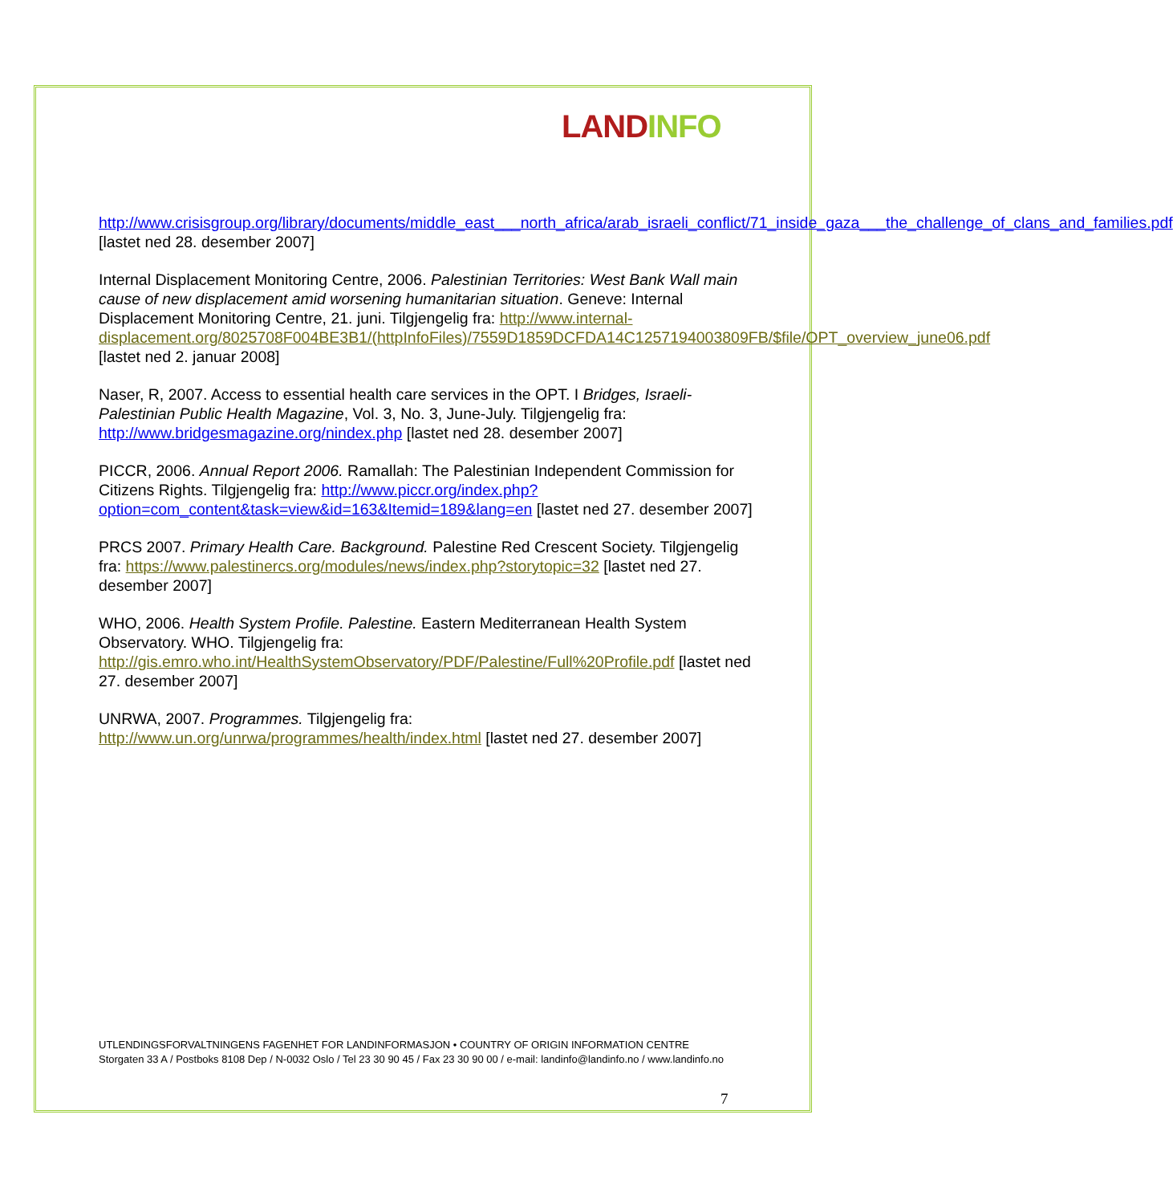LAND INFO
http://www.crisisgroup.org/library/documents/middle_east___north_africa/arab_israeli_conflict/71_inside_gaza___the_challenge_of_clans_and_families.pdf [lastet ned 28. desember 2007]
Internal Displacement Monitoring Centre, 2006. Palestinian Territories: West Bank Wall main cause of new displacement amid worsening humanitarian situation. Geneve: Internal Displacement Monitoring Centre, 21. juni. Tilgjengelig fra: http://www.internal-displacement.org/8025708F004BE3B1/(httpInfoFiles)/7559D1859DCFDA14C1257194003809FB/$file/OPT_overview_june06.pdf [lastet ned 2. januar 2008]
Naser, R, 2007. Access to essential health care services in the OPT. I Bridges, Israeli-Palestinian Public Health Magazine, Vol. 3, No. 3, June-July. Tilgjengelig fra: http://www.bridgesmagazine.org/nindex.php [lastet ned 28. desember 2007]
PICCR, 2006. Annual Report 2006. Ramallah: The Palestinian Independent Commission for Citizens Rights. Tilgjengelig fra: http://www.piccr.org/index.php?option=com_content&task=view&id=163&Itemid=189&lang=en [lastet ned 27. desember 2007]
PRCS 2007. Primary Health Care. Background. Palestine Red Crescent Society. Tilgjengelig fra: https://www.palestinercs.org/modules/news/index.php?storytopic=32 [lastet ned 27. desember 2007]
WHO, 2006. Health System Profile. Palestine. Eastern Mediterranean Health System Observatory. WHO. Tilgjengelig fra: http://gis.emro.who.int/HealthSystemObservatory/PDF/Palestine/Full%20Profile.pdf [lastet ned 27. desember 2007]
UNRWA, 2007. Programmes. Tilgjengelig fra: http://www.un.org/unrwa/programmes/health/index.html [lastet ned 27. desember 2007]
UTLENDINGSFORVALTNINGENS FAGENHET FOR LANDINFORMASJON • COUNTRY OF ORIGIN INFORMATION CENTRE
Storgaten 33 A / Postboks 8108 Dep / N-0032 Oslo / Tel 23 30 90 45 / Fax 23 30 90 00 / e-mail: landinfo@landinfo.no / www.landinfo.no
7